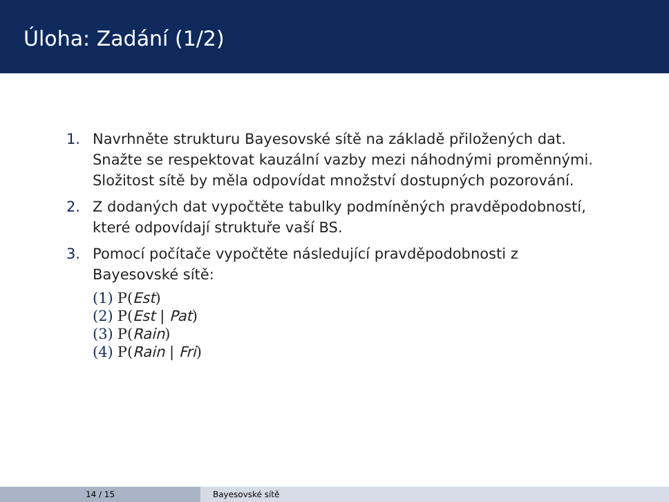Úloha: Zadání (1/2)
1. Navrhněte strukturu Bayesovské sítě na základě přiložených dat. Snažte se respektovat kauzální vazby mezi náhodnými proměnnými. Složitost sítě by měla odpovídat množství dostupných pozorování.
2. Z dodaných dat vypočtěte tabulky podmíněných pravděpodobností, které odpovídají struktuře vaší BS.
3. Pomocí počítače vypočtěte následující pravděpodobnosti z Bayesovské sítě:
(1) P(Est)
(2) P(Est | Pat)
(3) P(Rain)
(4) P(Rain | Fri)
14 / 15 Bayesovské sítě